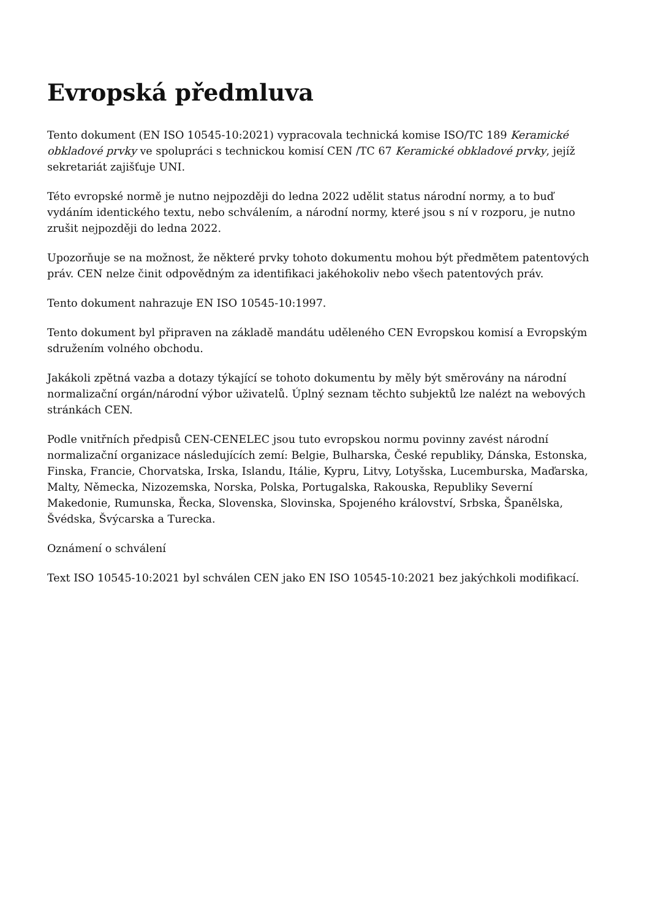Evropská předmluva
Tento dokument (EN ISO 10545-10:2021) vypracovala technická komise ISO/TC 189 Keramické obkladové prvky ve spolupráci s technickou komisí CEN /TC 67 Keramické obkladové prvky, jejíž sekretariát zajišťuje UNI.
Této evropské normě je nutno nejpozději do ledna 2022 udělit status národní normy, a to buď vydáním identického textu, nebo schválením, a národní normy, které jsou s ní v rozporu, je nutno zrušit nejpozději do ledna 2022.
Upozorňuje se na možnost, že některé prvky tohoto dokumentu mohou být předmětem patentových práv. CEN nelze činit odpovědným za identifikaci jakéhokoliv nebo všech patentových práv.
Tento dokument nahrazuje EN ISO 10545-10:1997.
Tento dokument byl připraven na základě mandátu uděleného CEN Evropskou komisí a Evropským sdružením volného obchodu.
Jakákoli zpětná vazba a dotazy týkající se tohoto dokumentu by měly být směrovány na národní normalizační orgán/národní výbor uživatelů. Úplný seznam těchto subjektů lze nalézt na webových stránkách CEN.
Podle vnitřních předpisů CEN-CENELEC jsou tuto evropskou normu povinny zavést národní normalizační organizace následujících zemí: Belgie, Bulharska, České republiky, Dánska, Estonska, Finska, Francie, Chorvatska, Irska, Islandu, Itálie, Kypru, Litvy, Lotyšska, Lucemburska, Maďarska, Malty, Německa, Nizozemska, Norska, Polska, Portugalska, Rakouska, Republiky Severní Makedonie, Rumunska, Řecka, Slovenska, Slovinska, Spojeného království, Srbska, Španělska, Švédska, Švýcarska a Turecka.
Oznámení o schválení
Text ISO 10545-10:2021 byl schválen CEN jako EN ISO 10545-10:2021 bez jakýchkoli modifikací.